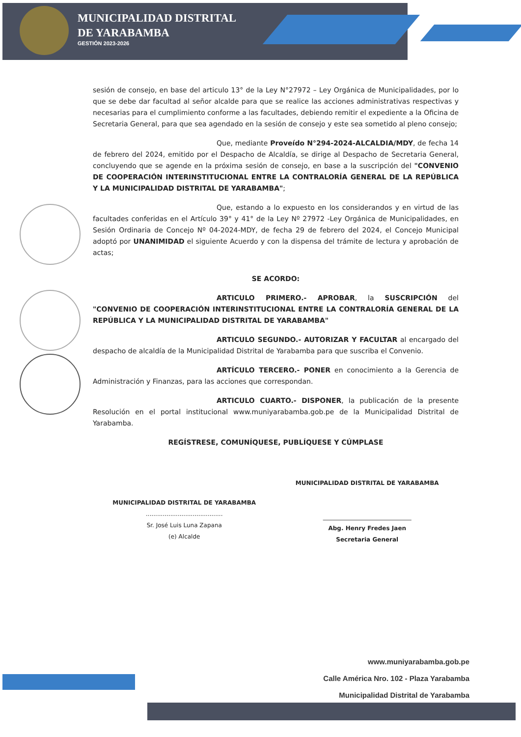MUNICIPALIDAD DISTRITAL
DE YARABAMBA
GESTIÓN 2023-2026
sesión de consejo, en base del articulo 13° de la Ley N°27972 – Ley Orgánica de Municipalidades, por lo que se debe dar facultad al señor alcalde para que se realice las acciones administrativas respectivas y necesarias para el cumplimiento conforme a las facultades, debiendo remitir el expediente a la Oficina de Secretaria General, para que sea agendado en la sesión de consejo y este sea sometido al pleno consejo;
Que, mediante Proveído N°294-2024-ALCALDIA/MDY, de fecha 14 de febrero del 2024, emitido por el Despacho de Alcaldía, se dirige al Despacho de Secretaria General, concluyendo que se agende en la próxima sesión de consejo, en base a la suscripción del "CONVENIO DE COOPERACIÓN INTERINSTITUCIONAL ENTRE LA CONTRALORÍA GENERAL DE LA REPÚBLICA Y LA MUNICIPALIDAD DISTRITAL DE YARABAMBA";
Que, estando a lo expuesto en los considerandos y en virtud de las facultades conferidas en el Artículo 39° y 41° de la Ley Nº 27972 -Ley Orgánica de Municipalidades, en Sesión Ordinaria de Concejo Nº 04-2024-MDY, de fecha 29 de febrero del 2024, el Concejo Municipal adoptó por UNANIMIDAD el siguiente Acuerdo y con la dispensa del trámite de lectura y aprobación de actas;
SE ACORDO:
ARTICULO PRIMERO.- APROBAR, la SUSCRIPCIÓN del "CONVENIO DE COOPERACIÓN INTERINSTITUCIONAL ENTRE LA CONTRALORÍA GENERAL DE LA REPÚBLICA Y LA MUNICIPALIDAD DISTRITAL DE YARABAMBA"
ARTICULO SEGUNDO.- AUTORIZAR Y FACULTAR al encargado del despacho de alcaldía de la Municipalidad Distrital de Yarabamba para que suscriba el Convenio.
ARTÍCULO TERCERO.- PONER en conocimiento a la Gerencia de Administración y Finanzas, para las acciones que correspondan.
ARTICULO CUARTO.- DISPONER, la publicación de la presente Resolución en el portal institucional www.muniyarabamba.gob.pe de la Municipalidad Distrital de Yarabamba.
REGÍSTRESE, COMUNÍQUESE, PUBLÍQUESE Y CÚMPLASE
MUNICIPALIDAD DISTRITAL DE YARABAMBA
.........................................
Sr. José Luis Luna Zapana
(e) Alcalde
MUNICIPALIDAD DISTRITAL DE YARABAMBA
______________________________
Abg. Henry Fredes Jaen
Secretaria General
www.muniyarabamba.gob.pe
Calle América Nro. 102 - Plaza Yarabamba
Municipalidad Distrital de Yarabamba